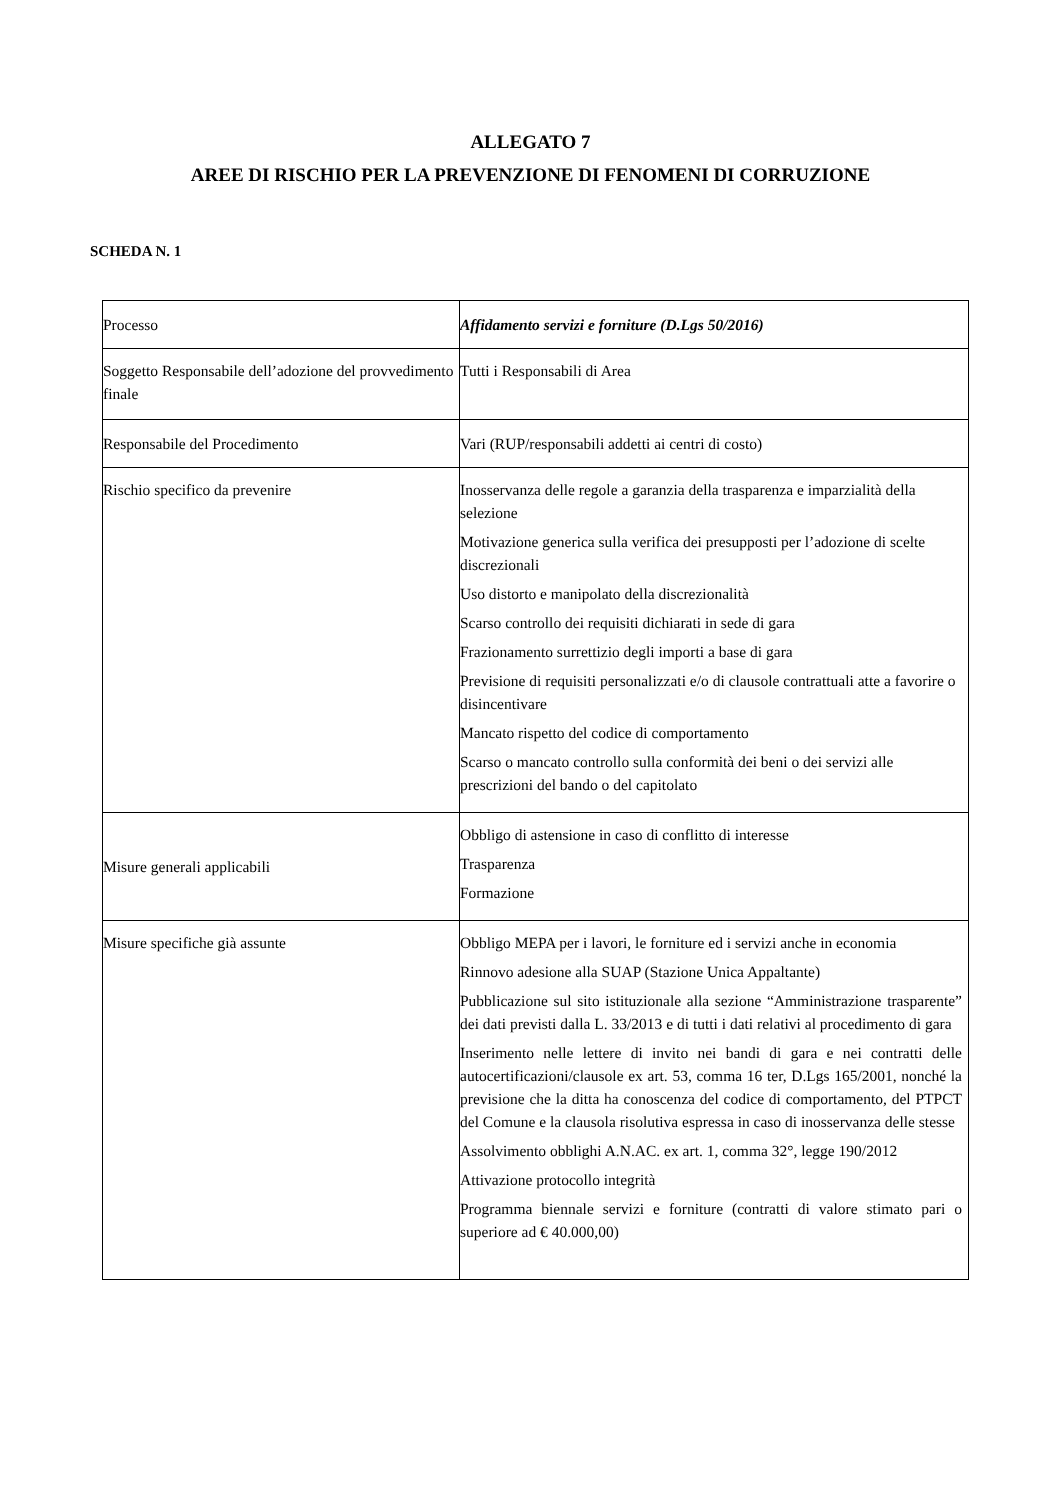ALLEGATO 7
AREE DI RISCHIO PER LA PREVENZIONE DI FENOMENI DI CORRUZIONE
SCHEDA N. 1
| Processo | Affidamento servizi e forniture (D.Lgs 50/2016) |
| Soggetto Responsabile dell’adozione del provvedimento finale | Tutti i Responsabili di Area |
| Responsabile del Procedimento | Vari (RUP/responsabili addetti ai centri di costo) |
| Rischio specifico da prevenire | Inosservanza delle regole a garanzia della trasparenza e imparzialità della selezione Motivazione generica sulla verifica dei presupposti per l’adozione di scelte discrezionali Uso distorto e manipolato della discrezionalità Scarso controllo dei requisiti dichiarati in sede di gara Frazionamento surrettizio degli importi a base di gara Previsione di requisiti personalizzati e/o di clausole contrattuali atte a favorire o disincentivare Mancato rispetto del codice di comportamento Scarso o mancato controllo sulla conformità dei beni o dei servizi alle prescrizioni del bando o del capitolato |
| Misure generali applicabili | Obbligo di astensione in caso di conflitto di interesse Trasparenza Formazione |
| Misure specifiche già assunte | Obbligo MEPA per i lavori, le forniture ed i servizi anche in economia Rinnovo adesione alla SUAP (Stazione Unica Appaltante) Pubblicazione sul sito istituzionale alla sezione “Amministrazione trasparente” dei dati previsti dalla L. 33/2013 e di tutti i dati relativi al procedimento di gara Inserimento nelle lettere di invito nei bandi di gara e nei contratti delle autocertificazioni/clausole ex art. 53, comma 16 ter, D.Lgs 165/2001, nonché la previsione che la ditta ha conoscenza del codice di comportamento, del PTPCT del Comune e la clausola risolutiva espressa in caso di inosservanza delle stesse Assolvimento obblighi A.N.AC. ex art. 1, comma 32°, legge 190/2012 Attivazione protocollo integrità Programma biennale servizi e forniture (contratti di valore stimato pari o superiore ad € 40.000,00) |